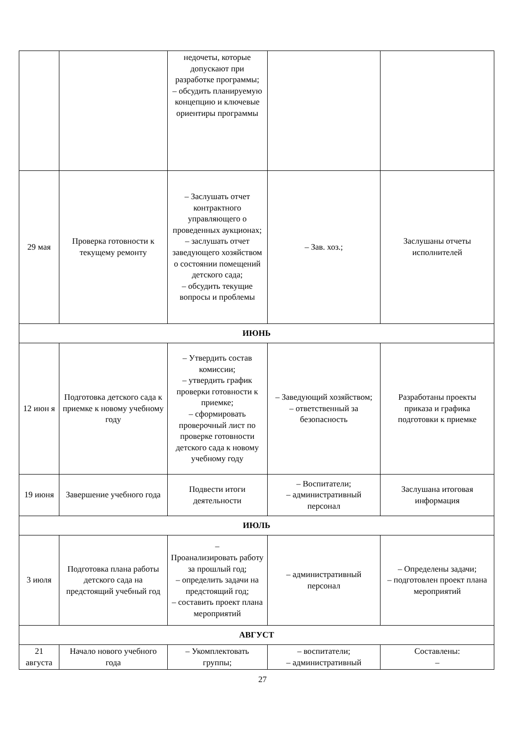| | | недочеты, которые допускают при разработке программы; – обсудить планируемую концепцию и ключевые ориентиры программы | | |
| 29 мая | Проверка готовности к текущему ремонту | – Заслушать отчет контрактного управляющего о проведенных аукционах; – заслушать отчет заведующего хозяйством о состоянии помещений детского сада; – обсудить текущие вопросы и проблемы | – Зав. хоз.; | Заслушаны отчеты исполнителей |
| ИЮНЬ | | | | |
| 12 июн я | Подготовка детского сада к приемке к новому учебному году | – Утвердить состав комиссии; – утвердить график проверки готовности к приемке; – сформировать проверочный лист по проверке готовности детского сада к новому учебному году | – Заведующий хозяйством; – ответственный за безопасность | Разработаны проекты приказа и графика подготовки к приемке |
| 19 июня | Завершение учебного года | Подвести итоги деятельности | – Воспитатели; – административный персонал | Заслушана итоговая информация |
| ИЮЛЬ | | | | |
| 3 июля | Подготовка плана работы детского сада на предстоящий учебный год | – Проанализировать работу за прошлый год; – определить задачи на предстоящий год; – составить проект плана мероприятий | – административный персонал | – Определены задачи; – подготовлен проект плана мероприятий |
| АВГУСТ | | | | |
| 21 августа | Начало нового учебного года | – Укомплектовать группы; | – воспитатели; – административный | Составлены: – |
27